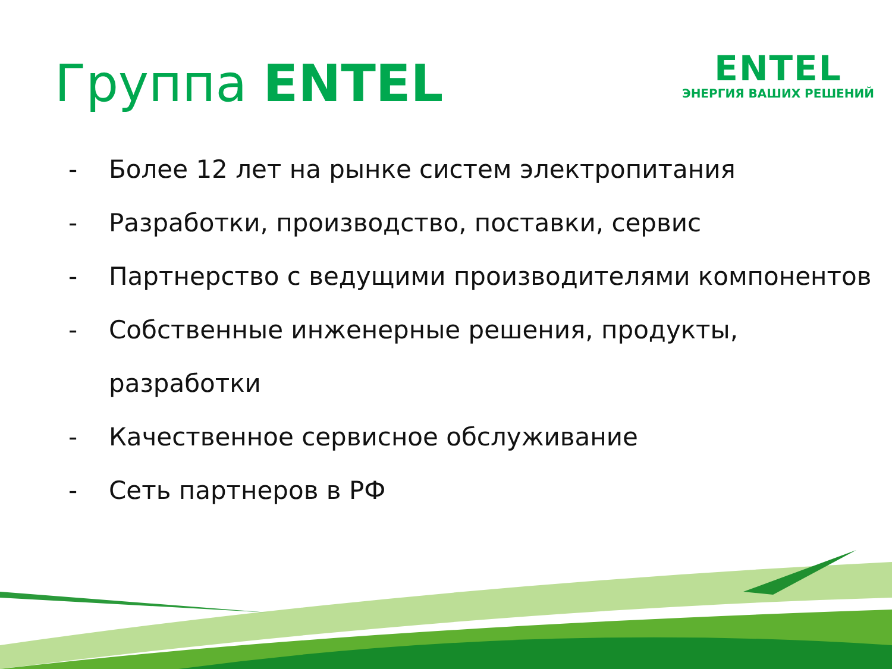Группа ENTEL
ENTEL
ЭНЕРГИЯ ВАШИХ РЕШЕНИЙ
- Более 12 лет на рынке систем электропитания
- Разработки, производство, поставки, сервис
- Партнерство с ведущими производителями компонентов
- Собственные инженерные решения, продукты, разработки
- Качественное сервисное обслуживание
- Сеть партнеров в РФ